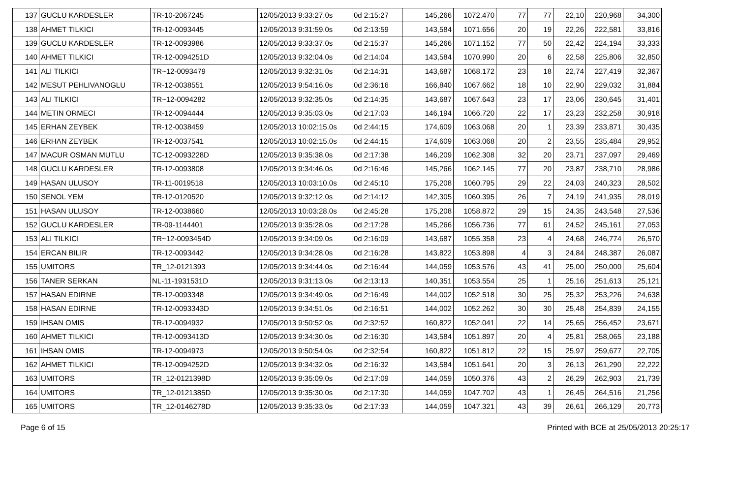| 137 | GUCLU KARDESLER | TR-10-2067245 | 12/05/2013 9:33:27.0s | 0d 2:15:27 | 145,266 | 1072.470 | 77 | 77 | 22,10 | 220,968 | 34,300 |
| 138 | AHMET TILKICI | TR-12-0093445 | 12/05/2013 9:31:59.0s | 0d 2:13:59 | 143,584 | 1071.656 | 20 | 19 | 22,26 | 222,581 | 33,816 |
| 139 | GUCLU KARDESLER | TR-12-0093986 | 12/05/2013 9:33:37.0s | 0d 2:15:37 | 145,266 | 1071.152 | 77 | 50 | 22,42 | 224,194 | 33,333 |
| 140 | AHMET TILKICI | TR-12-0094251D | 12/05/2013 9:32:04.0s | 0d 2:14:04 | 143,584 | 1070.990 | 20 | 6 | 22,58 | 225,806 | 32,850 |
| 141 | ALI TILKICI | TR~12-0093479 | 12/05/2013 9:32:31.0s | 0d 2:14:31 | 143,687 | 1068.172 | 23 | 18 | 22,74 | 227,419 | 32,367 |
| 142 | MESUT PEHLIVANOGLU | TR-12-0038551 | 12/05/2013 9:54:16.0s | 0d 2:36:16 | 166,840 | 1067.662 | 18 | 10 | 22,90 | 229,032 | 31,884 |
| 143 | ALI TILKICI | TR~12-0094282 | 12/05/2013 9:32:35.0s | 0d 2:14:35 | 143,687 | 1067.643 | 23 | 17 | 23,06 | 230,645 | 31,401 |
| 144 | METIN ORMECI | TR-12-0094444 | 12/05/2013 9:35:03.0s | 0d 2:17:03 | 146,194 | 1066.720 | 22 | 17 | 23,23 | 232,258 | 30,918 |
| 145 | ERHAN ZEYBEK | TR-12-0038459 | 12/05/2013 10:02:15.0s | 0d 2:44:15 | 174,609 | 1063.068 | 20 | 1 | 23,39 | 233,871 | 30,435 |
| 146 | ERHAN ZEYBEK | TR-12-0037541 | 12/05/2013 10:02:15.0s | 0d 2:44:15 | 174,609 | 1063.068 | 20 | 2 | 23,55 | 235,484 | 29,952 |
| 147 | MACUR OSMAN MUTLU | TC-12-0093228D | 12/05/2013 9:35:38.0s | 0d 2:17:38 | 146,209 | 1062.308 | 32 | 20 | 23,71 | 237,097 | 29,469 |
| 148 | GUCLU KARDESLER | TR-12-0093808 | 12/05/2013 9:34:46.0s | 0d 2:16:46 | 145,266 | 1062.145 | 77 | 20 | 23,87 | 238,710 | 28,986 |
| 149 | HASAN ULUSOY | TR-11-0019518 | 12/05/2013 10:03:10.0s | 0d 2:45:10 | 175,208 | 1060.795 | 29 | 22 | 24,03 | 240,323 | 28,502 |
| 150 | SENOL YEM | TR-12-0120520 | 12/05/2013 9:32:12.0s | 0d 2:14:12 | 142,305 | 1060.395 | 26 | 7 | 24,19 | 241,935 | 28,019 |
| 151 | HASAN ULUSOY | TR-12-0038660 | 12/05/2013 10:03:28.0s | 0d 2:45:28 | 175,208 | 1058.872 | 29 | 15 | 24,35 | 243,548 | 27,536 |
| 152 | GUCLU KARDESLER | TR-09-1144401 | 12/05/2013 9:35:28.0s | 0d 2:17:28 | 145,266 | 1056.736 | 77 | 61 | 24,52 | 245,161 | 27,053 |
| 153 | ALI TILKICI | TR~12-0093454D | 12/05/2013 9:34:09.0s | 0d 2:16:09 | 143,687 | 1055.358 | 23 | 4 | 24,68 | 246,774 | 26,570 |
| 154 | ERCAN BILIR | TR-12-0093442 | 12/05/2013 9:34:28.0s | 0d 2:16:28 | 143,822 | 1053.898 | 4 | 3 | 24,84 | 248,387 | 26,087 |
| 155 | UMITORS | TR_12-0121393 | 12/05/2013 9:34:44.0s | 0d 2:16:44 | 144,059 | 1053.576 | 43 | 41 | 25,00 | 250,000 | 25,604 |
| 156 | TANER SERKAN | NL-11-1931531D | 12/05/2013 9:31:13.0s | 0d 2:13:13 | 140,351 | 1053.554 | 25 | 1 | 25,16 | 251,613 | 25,121 |
| 157 | HASAN EDIRNE | TR-12-0093348 | 12/05/2013 9:34:49.0s | 0d 2:16:49 | 144,002 | 1052.518 | 30 | 25 | 25,32 | 253,226 | 24,638 |
| 158 | HASAN EDIRNE | TR-12-0093343D | 12/05/2013 9:34:51.0s | 0d 2:16:51 | 144,002 | 1052.262 | 30 | 30 | 25,48 | 254,839 | 24,155 |
| 159 | IHSAN OMIS | TR-12-0094932 | 12/05/2013 9:50:52.0s | 0d 2:32:52 | 160,822 | 1052.041 | 22 | 14 | 25,65 | 256,452 | 23,671 |
| 160 | AHMET TILKICI | TR-12-0093413D | 12/05/2013 9:34:30.0s | 0d 2:16:30 | 143,584 | 1051.897 | 20 | 4 | 25,81 | 258,065 | 23,188 |
| 161 | IHSAN OMIS | TR-12-0094973 | 12/05/2013 9:50:54.0s | 0d 2:32:54 | 160,822 | 1051.812 | 22 | 15 | 25,97 | 259,677 | 22,705 |
| 162 | AHMET TILKICI | TR-12-0094252D | 12/05/2013 9:34:32.0s | 0d 2:16:32 | 143,584 | 1051.641 | 20 | 3 | 26,13 | 261,290 | 22,222 |
| 163 | UMITORS | TR_12-0121398D | 12/05/2013 9:35:09.0s | 0d 2:17:09 | 144,059 | 1050.376 | 43 | 2 | 26,29 | 262,903 | 21,739 |
| 164 | UMITORS | TR_12-0121385D | 12/05/2013 9:35:30.0s | 0d 2:17:30 | 144,059 | 1047.702 | 43 | 1 | 26,45 | 264,516 | 21,256 |
| 165 | UMITORS | TR_12-0146278D | 12/05/2013 9:35:33.0s | 0d 2:17:33 | 144,059 | 1047.321 | 43 | 39 | 26,61 | 266,129 | 20,773 |
Page 6 of 15 Printed with BCE at 25/05/2013 20:25:17